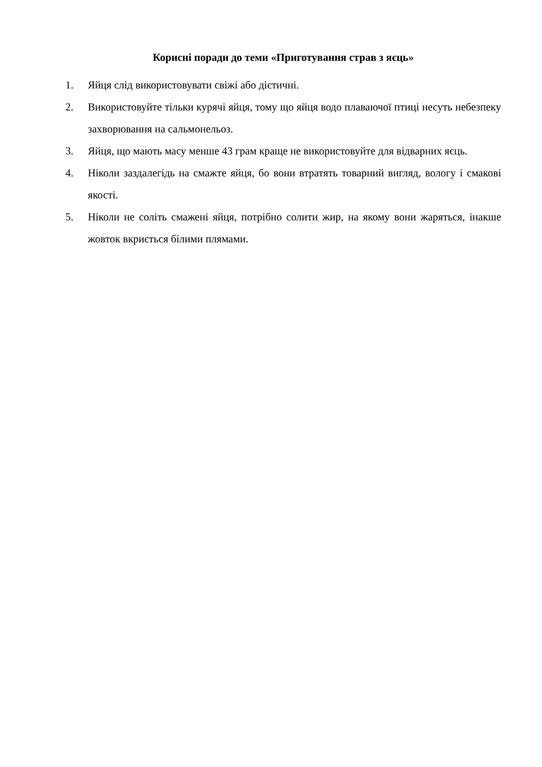Корисні поради до теми «Приготування страв з яєць»
1. Яйця слід використовувати свіжі або дієтичні.
2. Використовуйте тільки курячі яйця, тому що яйця водо плаваючої птиці несуть небезпеку захворювання на сальмонельоз.
3. Яйця, що мають масу менше 43 грам краще не використовуйте для відварних яєць.
4. Ніколи заздалегідь на смажте яйця, бо вони втратять товарний вигляд, вологу і смакові якості.
5. Ніколи не соліть смажені яйця, потрібно солити жир, на якому вони жаряться, інакше жовток вкриється білими плямами.